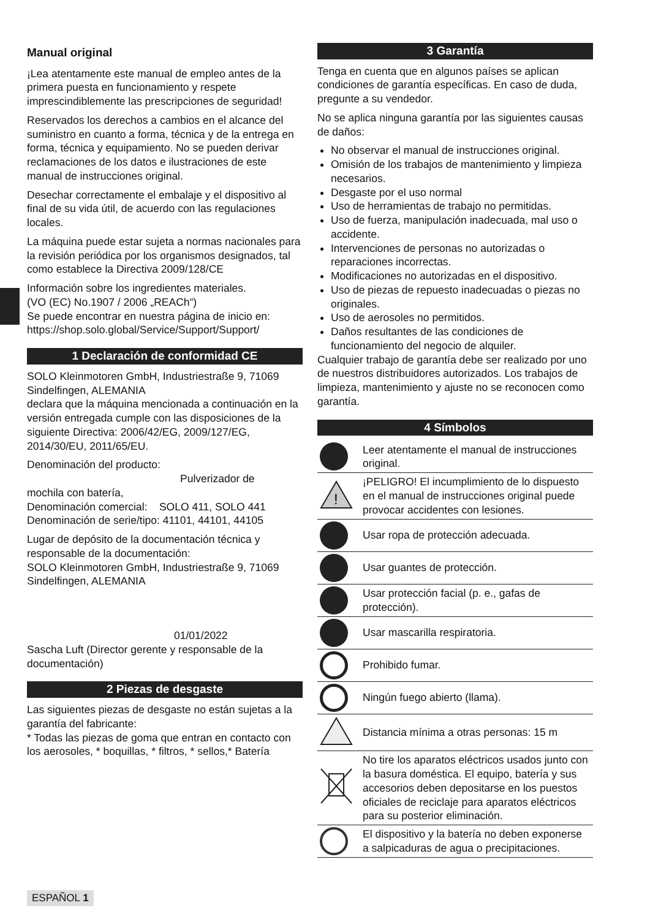Manual original
¡Lea atentamente este manual de empleo antes de la primera puesta en funcionamiento y respete imprescindiblemente las prescripciones de seguridad!
Reservados los derechos a cambios en el alcance del suministro en cuanto a forma, técnica y de la entrega en forma, técnica y equipamiento. No se pueden derivar reclamaciones de los datos e ilustraciones de este manual de instrucciones original.
Desechar correctamente el embalaje y el dispositivo al final de su vida útil, de acuerdo con las regulaciones locales.
La máquina puede estar sujeta a normas nacionales para la revisión periódica por los organismos designados, tal como establece la Directiva 2009/128/CE
Información sobre los ingredientes materiales.
(VO (EC) No.1907 / 2006 „REACh“)
Se puede encontrar en nuestra página de inicio en:
https://shop.solo.global/Service/Support/Support/
1 Declaración de conformidad CE
SOLO Kleinmotoren GmbH, Industriestraße 9, 71069 Sindelfingen, ALEMANIA
declara que la máquina mencionada a continuación en la versión entregada cumple con las disposiciones de la siguiente Directiva: 2006/42/EG, 2009/127/EG, 2014/30/EU, 2011/65/EU.
Denominación del producto:
Pulverizador de
mochila con batería,
Denominación comercial: SOLO 411, SOLO 441
Denominación de serie/tipo: 41101, 44101, 44105
Lugar de depósito de la documentación técnica y responsable de la documentación:
SOLO Kleinmotoren GmbH, Industriestraße 9, 71069 Sindelfingen, ALEMANIA
01/01/2022
Sascha Luft (Director gerente y responsable de la documentación)
2 Piezas de desgaste
Las siguientes piezas de desgaste no están sujetas a la garantía del fabricante:
* Todas las piezas de goma que entran en contacto con los aerosoles, * boquillas, * filtros, * sellos,* Batería
3 Garantía
Tenga en cuenta que en algunos países se aplican condiciones de garantía específicas. En caso de duda, pregunte a su vendedor.
No se aplica ninguna garantía por las siguientes causas de daños:
No observar el manual de instrucciones original.
Omisión de los trabajos de mantenimiento y limpieza necesarios.
Desgaste por el uso normal
Uso de herramientas de trabajo no permitidas.
Uso de fuerza, manipulación inadecuada, mal uso o accidente.
Intervenciones de personas no autorizadas o reparaciones incorrectas.
Modificaciones no autorizadas en el dispositivo.
Uso de piezas de repuesto inadecuadas o piezas no originales.
Uso de aerosoles no permitidos.
Daños resultantes de las condiciones de funcionamiento del negocio de alquiler.
Cualquier trabajo de garantía debe ser realizado por uno de nuestros distribuidores autorizados. Los trabajos de limpieza, mantenimiento y ajuste no se reconocen como garantía.
4 Símbolos
| | Leer atentamente el manual de instrucciones original. |
| ! | ¡PELIGRO! El incumplimiento de lo dispuesto en el manual de instrucciones original puede provocar accidentes con lesiones. |
| | Usar ropa de protección adecuada. |
| | Usar guantes de protección. |
| | Usar protección facial (p. e., gafas de protección). |
| | Usar mascarilla respiratoria. |
| | Prohibido fumar. |
| | Ningún fuego abierto (llama). |
| | Distancia mínima a otras personas: 15 m |
| | No tire los aparatos eléctricos usados junto con la basura doméstica. El equipo, batería y sus accesorios deben depositarse en los puestos oficiales de reciclaje para aparatos eléctricos para su posterior eliminación. |
| | El dispositivo y la batería no deben exponerse a salpicaduras de agua o precipitaciones. |
ESPAÑOL 1